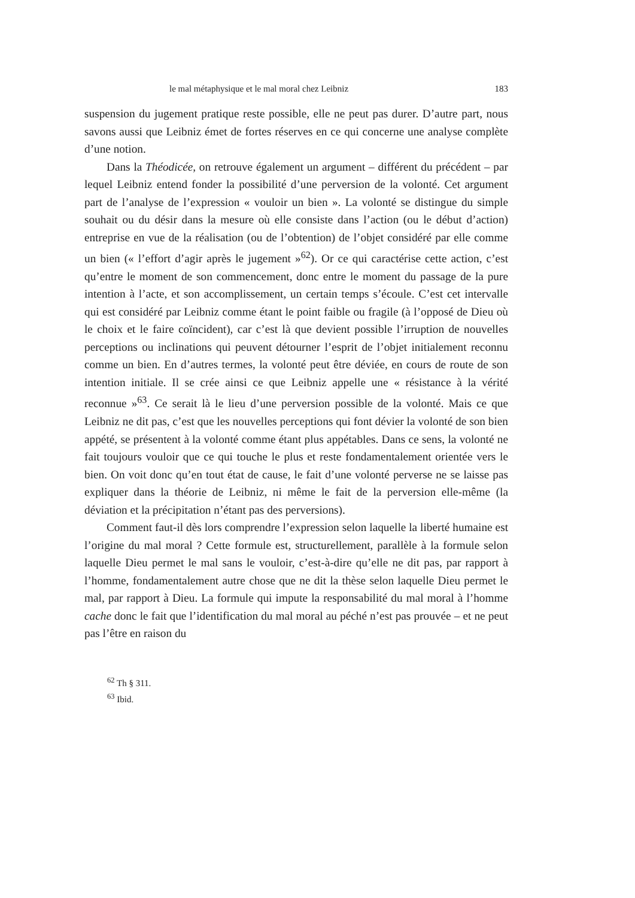le mal métaphysique et le mal moral chez Leibniz 183
suspension du jugement pratique reste possible, elle ne peut pas durer. D’autre part, nous savons aussi que Leibniz émet de fortes réserves en ce qui concerne une analyse complète d’une notion.
Dans la Théodicée, on retrouve également un argument – différent du précédent – par lequel Leibniz entend fonder la possibilité d’une perversion de la volonté. Cet argument part de l’analyse de l’expression « vouloir un bien ». La volonté se distingue du simple souhait ou du désir dans la mesure où elle consiste dans l’action (ou le début d’action) entreprise en vue de la réalisation (ou de l’obtention) de l’objet considéré par elle comme un bien (« l’effort d’agir après le jugement »<sup>62</sup>). Or ce qui caractérise cette action, c’est qu’entre le moment de son commencement, donc entre le moment du passage de la pure intention à l’acte, et son accomplissement, un certain temps s’écoule. C’est cet intervalle qui est considéré par Leibniz comme étant le point faible ou fragile (à l’opposé de Dieu où le choix et le faire coïncident), car c’est là que devient possible l’irruption de nouvelles perceptions ou inclinations qui peuvent détourner l’esprit de l’objet initialement reconnu comme un bien. En d’autres termes, la volonté peut être déviée, en cours de route de son intention initiale. Il se crée ainsi ce que Leibniz appelle une « résistance à la vérité reconnue »<sup>63</sup>. Ce serait là le lieu d’une perversion possible de la volonté. Mais ce que Leibniz ne dit pas, c’est que les nouvelles perceptions qui font dévier la volonté de son bien appété, se présentent à la volonté comme étant plus appétables. Dans ce sens, la volonté ne fait toujours vouloir que ce qui touche le plus et reste fondamentalement orientée vers le bien. On voit donc qu’en tout état de cause, le fait d’une volonté perverse ne se laisse pas expliquer dans la théorie de Leibniz, ni même le fait de la perversion elle-même (la déviation et la précipitation n’étant pas des perversions).
Comment faut-il dès lors comprendre l’expression selon laquelle la liberté humaine est l’origine du mal moral ? Cette formule est, structurellement, parallèle à la formule selon laquelle Dieu permet le mal sans le vouloir, c’est-à-dire qu’elle ne dit pas, par rapport à l’homme, fondamentalement autre chose que ne dit la thèse selon laquelle Dieu permet le mal, par rapport à Dieu. La formule qui impute la responsabilité du mal moral à l’homme cache donc le fait que l’identification du mal moral au péché n’est pas prouvée – et ne peut pas l’être en raison du
<sup>62</sup> Th § 311.
<sup>63</sup> Ibid.